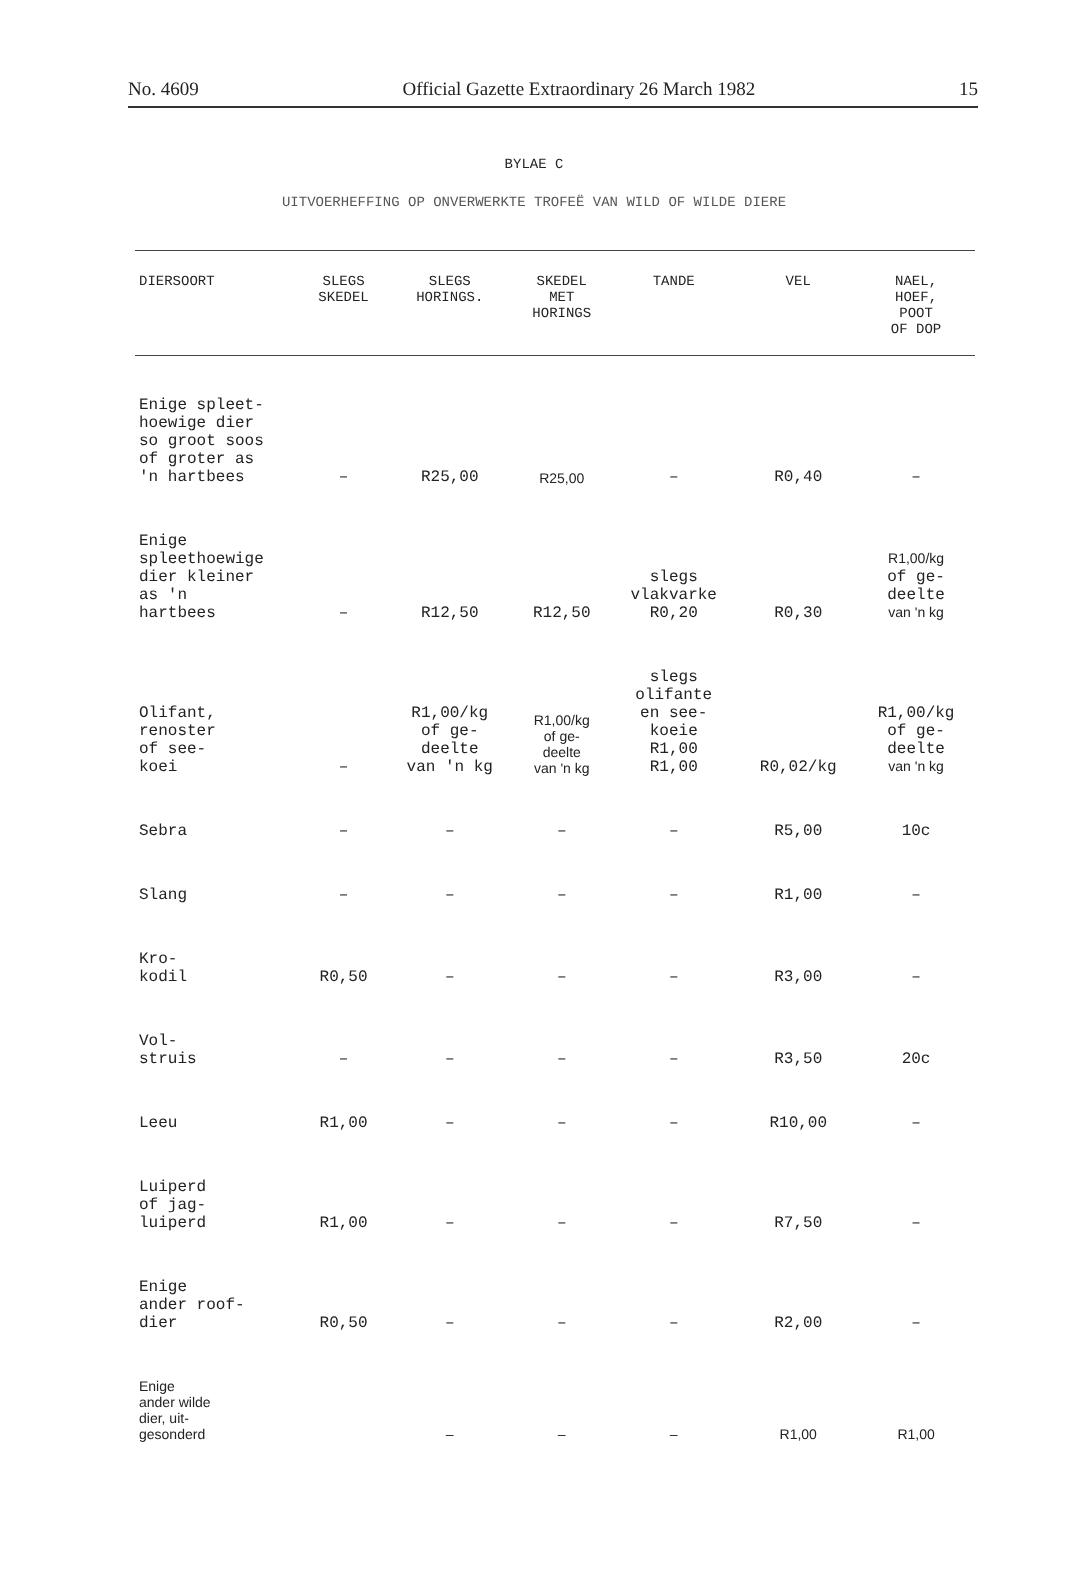No. 4609 Official Gazette Extraordinary 26 March 1982 15
BYLAE C
UITVOERHEFFING OP ONVERWERKTE TROFEË VAN WILD OF WILDE DIERE
| DIERSOORT | SLEGS SKEDEL | SLEGS HORINGS. | SKEDEL MET HORINGS | TANDE | VEL | NAEL, HOEF, POOT OF DOP |
| --- | --- | --- | --- | --- | --- | --- |
| Enige spleet- hoewige dier so groot soos of groter as 'n hartbees | – | R25,00 | R25,00 | – | R0,40 | – |
| Enige spleethoewige dier kleiner as 'n hartbees | – | R12,50 | R12,50 | slegs vlakvarke R0,20 | R0,30 | R1,00/kg of ge- deelte van 'n kg |
| Olifant, renoster of see- koei | – | R1,00/kg of ge- deelte van 'n kg | R1,00/kg of ge- deelte van 'n kg | slegs olifante en see- koeie R1,00 R1,00 | R0,02/kg | R1,00/kg of ge- deelte van 'n kg |
| Sebra | – | – | – | – | R5,00 | 10c |
| Slang | – | – | – | – | R1,00 | – |
| Kro- kodil | R0,50 | – | – | – | R3,00 | – |
| Vol- struis | – | – | – | – | R3,50 | 20c |
| Leeu | R1,00 | – | – | – | R10,00 | – |
| Luiperd of jag- luiperd | R1,00 | – | – | – | R7,50 | – |
| Enige ander roof- dier | R0,50 | – | – | – | R2,00 | – |
| Enige ander wilde dier, uit- gesonderd | | – | – | – | R1,00 | R1,00 |